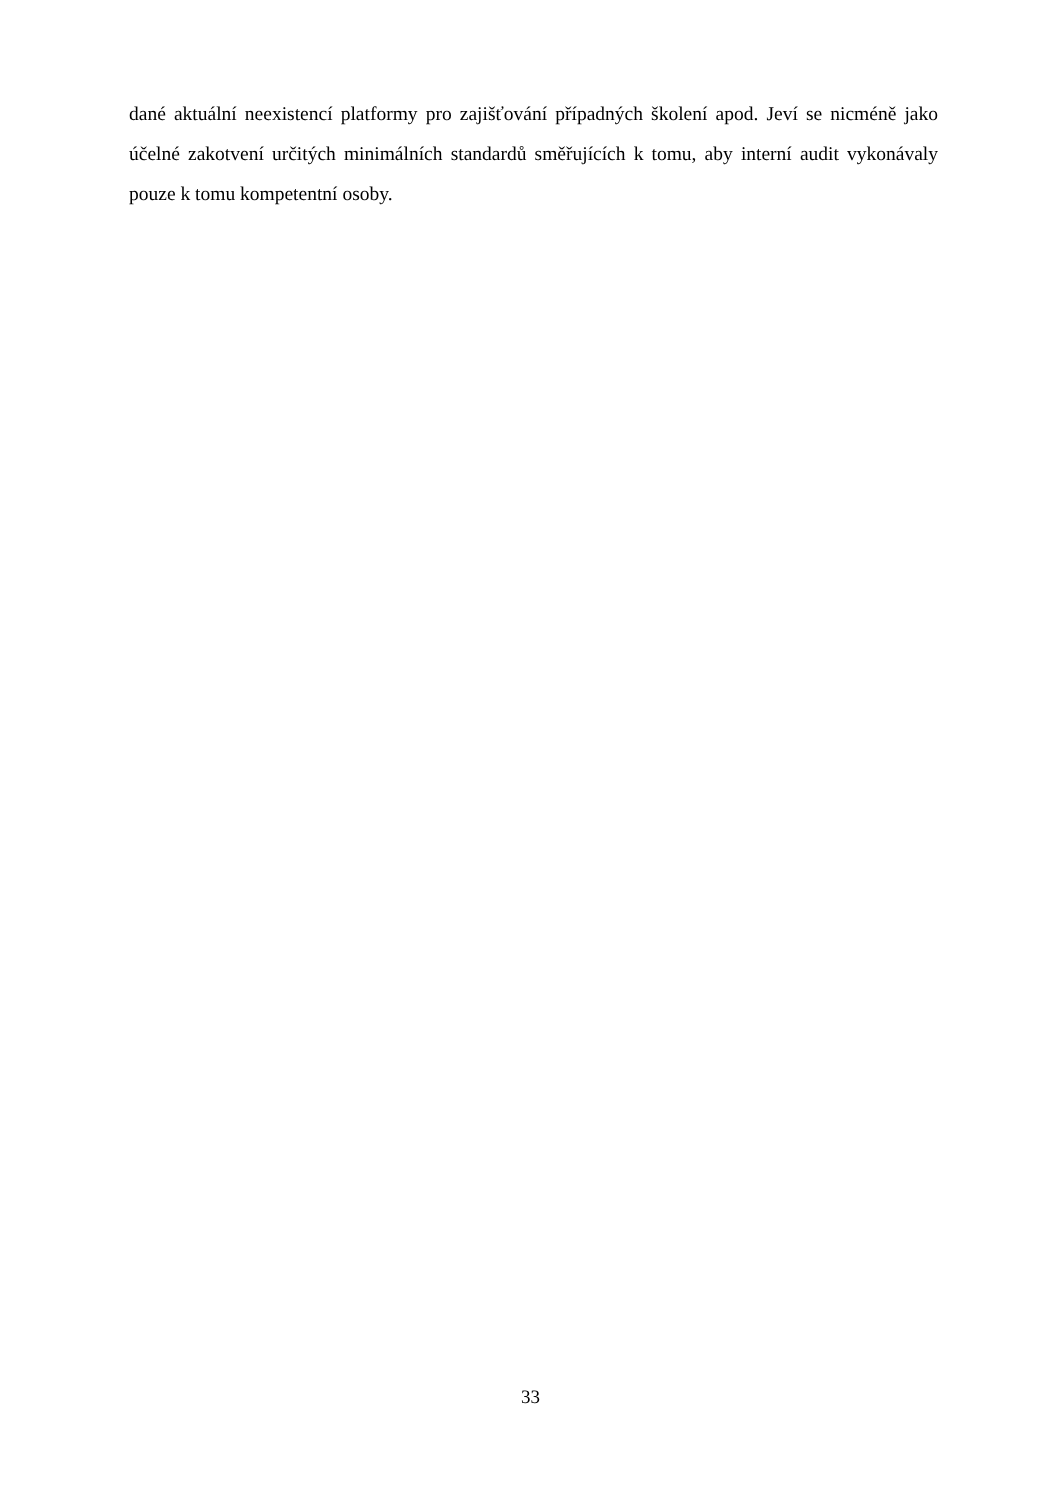dané aktuální neexistencí platformy pro zajišťování případných školení apod. Jeví se nicméně jako účelné zakotvení určitých minimálních standardů směřujících k tomu, aby interní audit vykonávaly pouze k tomu kompetentní osoby.
33